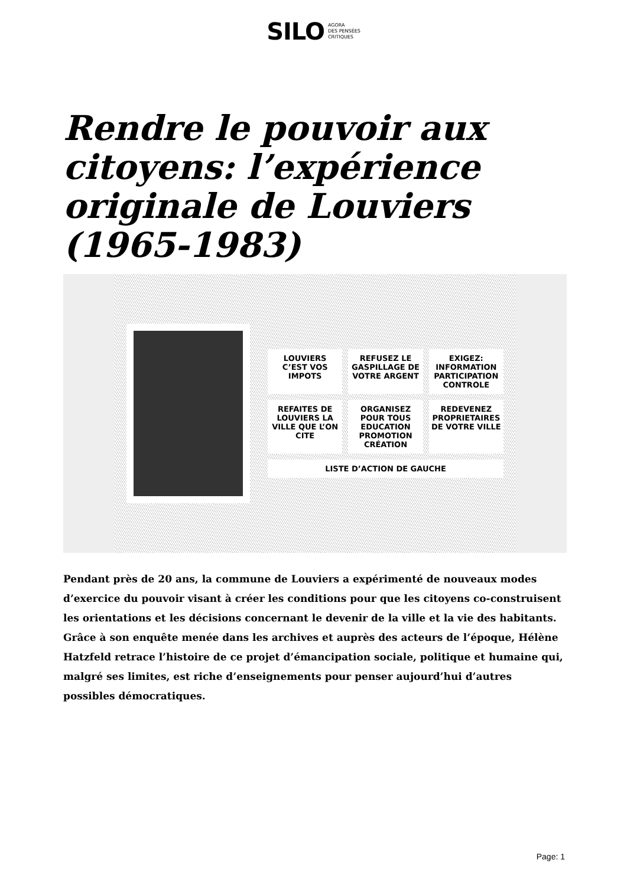SILO AGORA
DES PENSÉES
CRITIQUES
Rendre le pouvoir aux citoyens: l’expérience originale de Louviers (1965-1983)
LOUVIERS C’EST VOS IMPOTS
REFUSEZ LE GASPILLAGE DE VOTRE ARGENT
EXIGEZ: INFORMATION PARTICIPATION CONTROLE
REFAITES DE LOUVIERS LA VILLE QUE L’ON CITE
ORGANISEZ POUR TOUS EDUCATION PROMOTION CRÉATION
REDEVENEZ PROPRIETAIRES DE VOTRE VILLE
LISTE D’ACTION DE GAUCHE
Pendant près de 20 ans, la commune de Louviers a expérimenté de nouveaux modes d’exercice du pouvoir visant à créer les conditions pour que les citoyens co-construisent les orientations et les décisions concernant le devenir de la ville et la vie des habitants. Grâce à son enquête menée dans les archives et auprès des acteurs de l’époque, Hélène Hatzfeld retrace l’histoire de ce projet d’émancipation sociale, politique et humaine qui, malgré ses limites, est riche d’enseignements pour penser aujourd’hui d’autres possibles démocratiques.
Page: 1